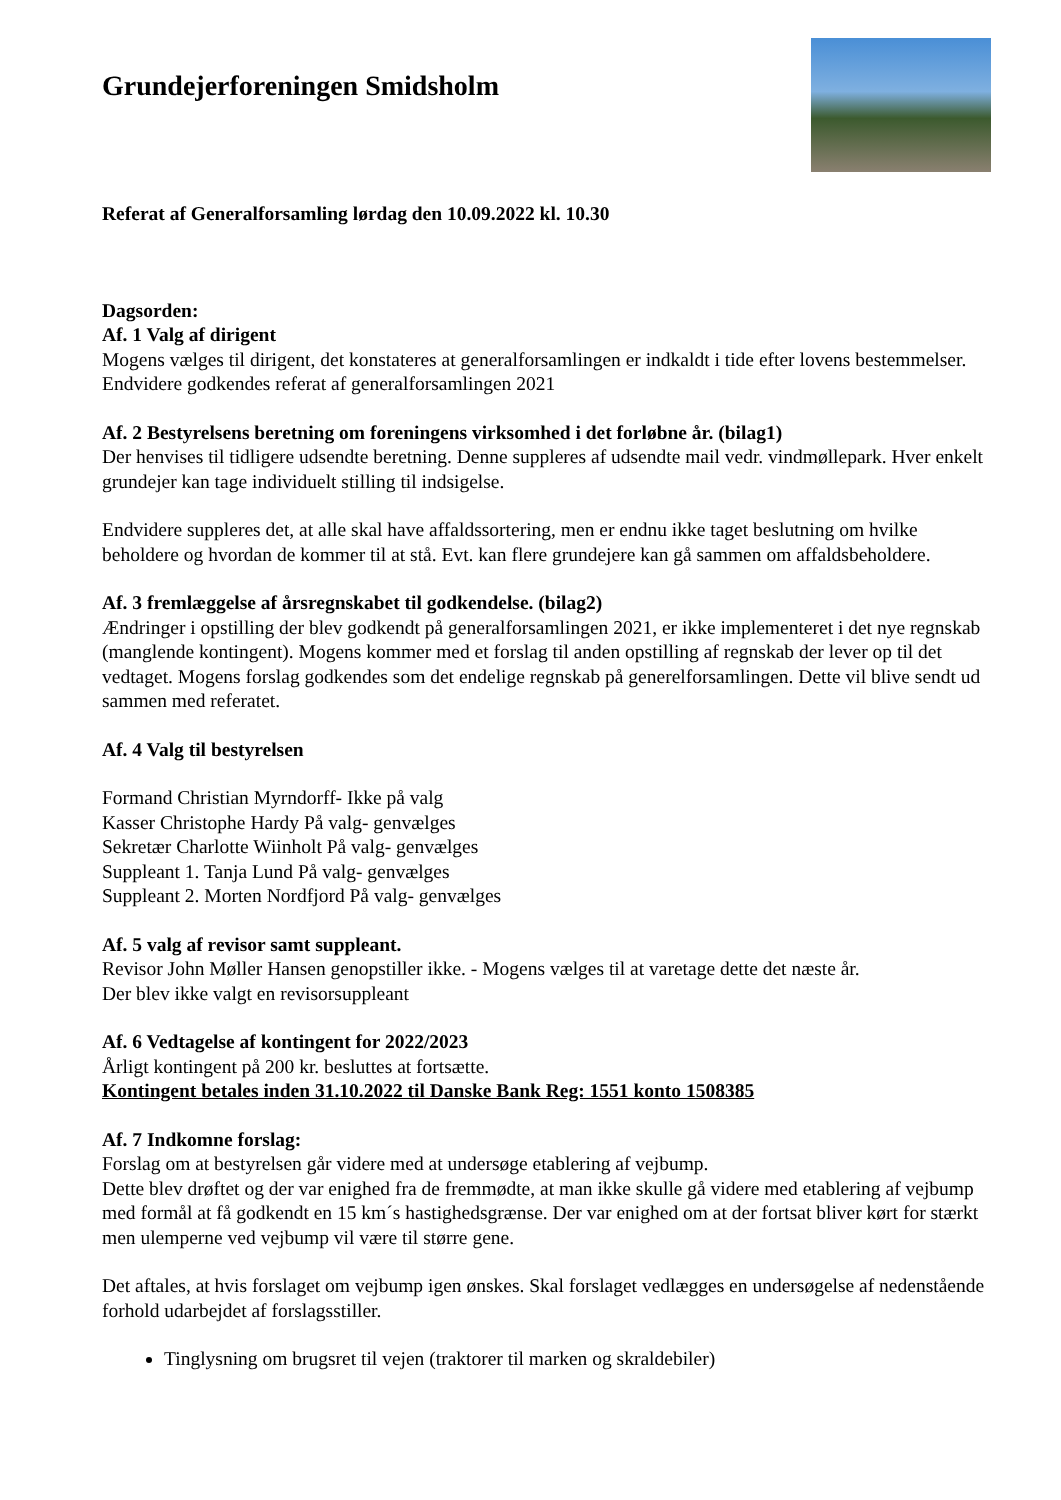Grundejerforeningen Smidsholm
Referat af Generalforsamling lørdag den 10.09.2022 kl. 10.30
Dagsorden:
Af. 1 Valg af dirigent
Mogens vælges til dirigent, det konstateres at generalforsamlingen er indkaldt i tide efter lovens bestemmelser.
Endvidere godkendes referat af generalforsamlingen 2021
Af. 2 Bestyrelsens beretning om foreningens virksomhed i det forløbne år. (bilag1)
Der henvises til tidligere udsendte beretning. Denne suppleres af udsendte mail vedr. vindmøllepark. Hver enkelt grundejer kan tage individuelt stilling til indsigelse.
Endvidere suppleres det, at alle skal have affaldssortering, men er endnu ikke taget beslutning om hvilke beholdere og hvordan de kommer til at stå. Evt. kan flere grundejere kan gå sammen om affaldsbeholdere.
Af. 3 fremlæggelse af årsregnskabet til godkendelse. (bilag2)
Ændringer i opstilling der blev godkendt på generalforsamlingen 2021, er ikke implementeret i det nye regnskab (manglende kontingent). Mogens kommer med et forslag til anden opstilling af regnskab der lever op til det vedtaget. Mogens forslag godkendes som det endelige regnskab på generelforsamlingen. Dette vil blive sendt ud sammen med referatet.
Af. 4 Valg til bestyrelsen
Formand Christian Myrndorff- Ikke på valg
Kasser Christophe Hardy På valg- genvælges
Sekretær Charlotte Wiinholt På valg- genvælges
Suppleant 1. Tanja Lund På valg- genvælges
Suppleant 2. Morten Nordfjord På valg- genvælges
Af. 5 valg af revisor samt suppleant.
Revisor John Møller Hansen genopstiller ikke. - Mogens vælges til at varetage dette det næste år.
Der blev ikke valgt en revisorsuppleant
Af. 6 Vedtagelse af kontingent for 2022/2023
Årligt kontingent på 200 kr. besluttes at fortsætte.
Kontingent betales inden 31.10.2022 til Danske Bank Reg: 1551 konto 1508385
Af. 7 Indkomne forslag:
Forslag om at bestyrelsen går videre med at undersøge etablering af vejbump.
Dette blev drøftet og der var enighed fra de fremmødte, at man ikke skulle gå videre med etablering af vejbump med formål at få godkendt en 15 km´s hastighedsgrænse. Der var enighed om at der fortsat bliver kørt for stærkt men ulemperne ved vejbump vil være til større gene.
Det aftales, at hvis forslaget om vejbump igen ønskes. Skal forslaget vedlægges en undersøgelse af nedenstående forhold udarbejdet af forslagsstiller.
Tinglysning om brugsret til vejen (traktorer til marken og skraldebiler)